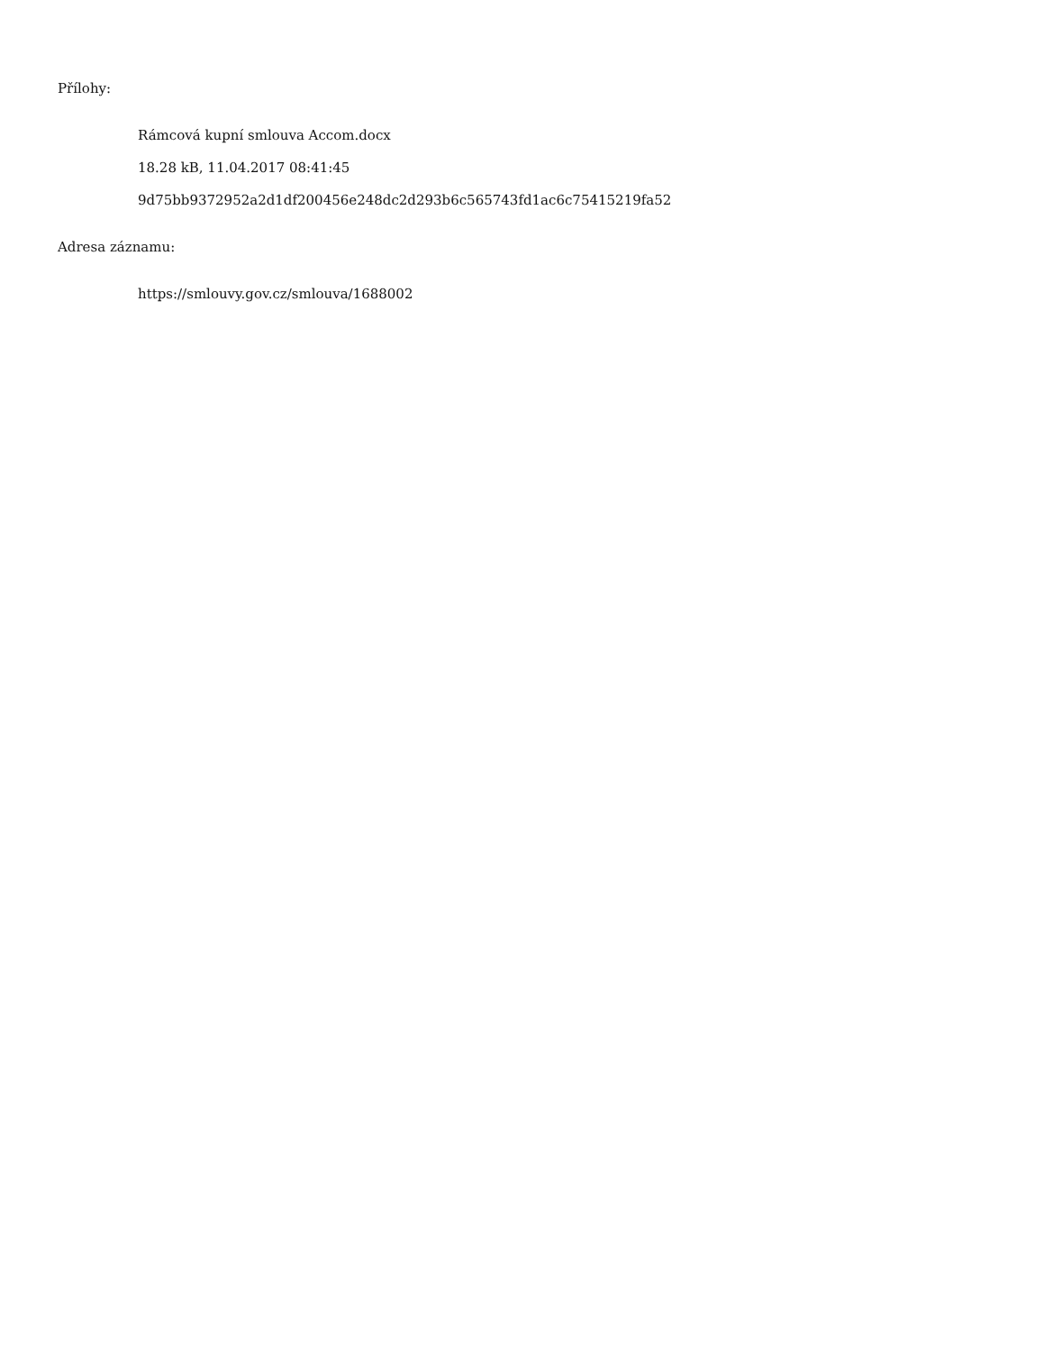Přílohy:
Rámcová kupní smlouva Accom.docx
18.28 kB, 11.04.2017 08:41:45
9d75bb9372952a2d1df200456e248dc2d293b6c565743fd1ac6c75415219fa52
Adresa záznamu:
https://smlouvy.gov.cz/smlouva/1688002